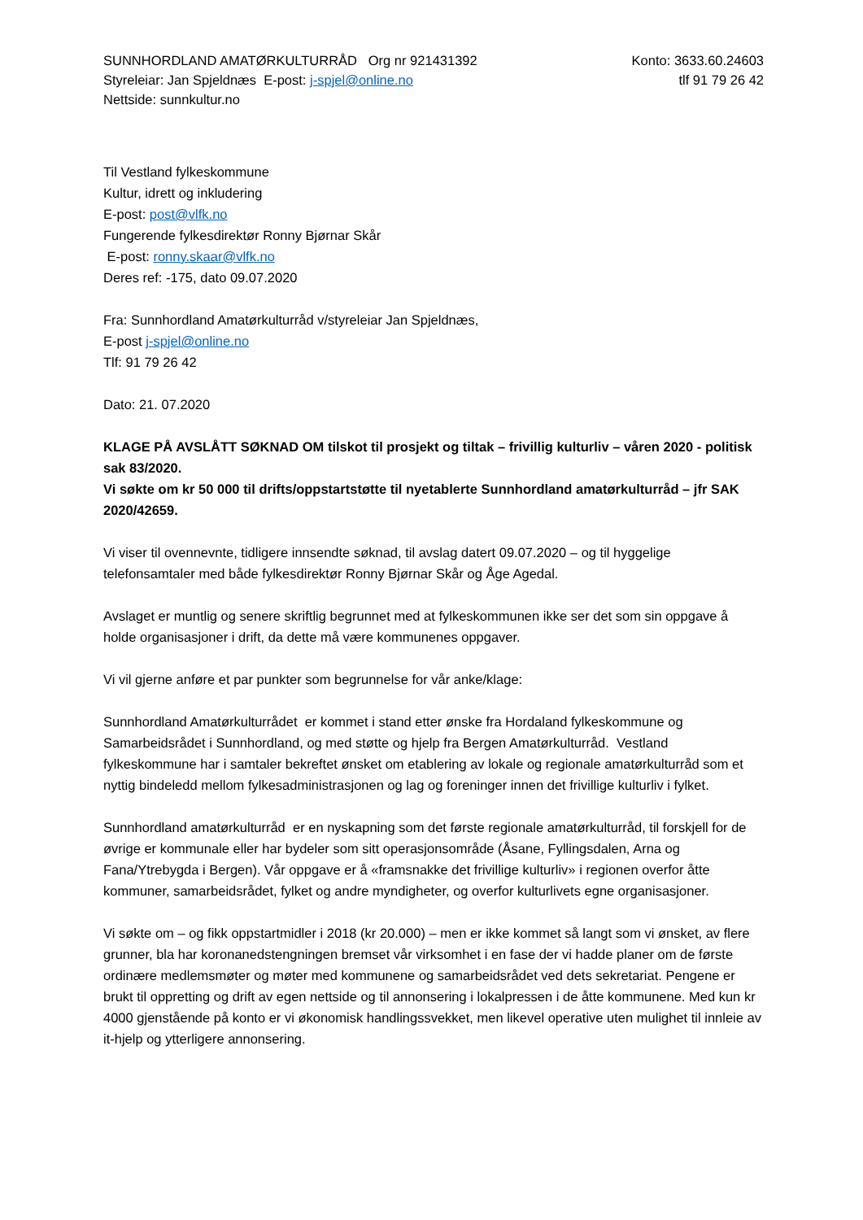SUNNHORDLAND AMATØRKULTURRÅD Org nr 921431392
Styreleiar: Jan Spjeldnæs E-post: j-spjel@online.no
Nettside: sunnkultur.no
Konto: 3633.60.24603
tlf 91 79 26 42
Til Vestland fylkeskommune
Kultur, idrett og inkludering
E-post: post@vlfk.no
Fungerende fylkesdirektør Ronny Bjørnar Skår
E-post: ronny.skaar@vlfk.no
Deres ref: -175, dato 09.07.2020
Fra: Sunnhordland Amatørkulturråd v/styreleiar Jan Spjeldnæs,
E-post j-spjel@online.no
Tlf: 91 79 26 42
Dato: 21. 07.2020
KLAGE PÅ AVSLÅTT SØKNAD OM tilskot til prosjekt og tiltak – frivillig kulturliv – våren 2020 - politisk sak 83/2020.
Vi søkte om kr 50 000 til drifts/oppstartstøtte til nyetablerte Sunnhordland amatørkulturråd – jfr SAK 2020/42659.
Vi viser til ovennevnte, tidligere innsendte søknad, til avslag datert 09.07.2020 – og til hyggelige telefonsamtaler med både fylkesdirektør Ronny Bjørnar Skår og Åge Agedal.
Avslaget er muntlig og senere skriftlig begrunnet med at fylkeskommunen ikke ser det som sin oppgave å holde organisasjoner i drift, da dette må være kommunenes oppgaver.
Vi vil gjerne anføre et par punkter som begrunnelse for vår anke/klage:
Sunnhordland Amatørkulturrådet er kommet i stand etter ønske fra Hordaland fylkeskommune og Samarbeidsrådet i Sunnhordland, og med støtte og hjelp fra Bergen Amatørkulturråd. Vestland fylkeskommune har i samtaler bekreftet ønsket om etablering av lokale og regionale amatørkulturråd som et nyttig bindeledd mellom fylkesadministrasjonen og lag og foreninger innen det frivillige kulturliv i fylket.
Sunnhordland amatørkulturråd er en nyskapning som det første regionale amatørkulturråd, til forskjell for de øvrige er kommunale eller har bydeler som sitt operasjonsområde (Åsane, Fyllingsdalen, Arna og Fana/Ytrebygda i Bergen). Vår oppgave er å «framsnakke det frivillige kulturliv» i regionen overfor åtte kommuner, samarbeidsrådet, fylket og andre myndigheter, og overfor kulturlivets egne organisasjoner.
Vi søkte om – og fikk oppstartmidler i 2018 (kr 20.000) – men er ikke kommet så langt som vi ønsket, av flere grunner, bla har koronanedstengningen bremset vår virksomhet i en fase der vi hadde planer om de første ordinære medlemsmøter og møter med kommunene og samarbeidsrådet ved dets sekretariat. Pengene er brukt til oppretting og drift av egen nettside og til annonsering i lokalpressen i de åtte kommunene. Med kun kr 4000 gjenstående på konto er vi økonomisk handlingssvekket, men likevel operative uten mulighet til innleie av it-hjelp og ytterligere annonsering.